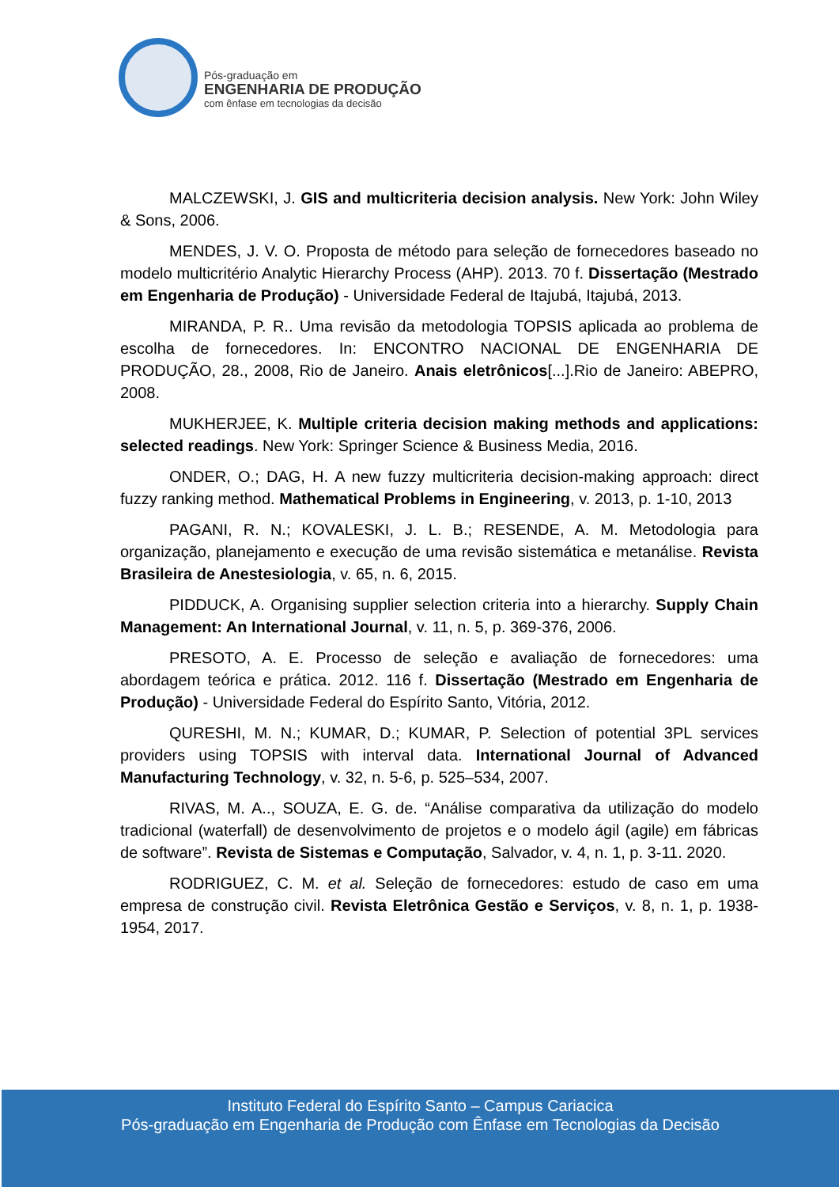Pós-graduação em
ENGENHARIA DE PRODUÇÃO
com ênfase em tecnologias da decisão
MALCZEWSKI, J. GIS and multicriteria decision analysis. New York: John Wiley & Sons, 2006.
MENDES, J. V. O. Proposta de método para seleção de fornecedores baseado no modelo multicritério Analytic Hierarchy Process (AHP). 2013. 70 f. Dissertação (Mestrado em Engenharia de Produção) - Universidade Federal de Itajubá, Itajubá, 2013.
MIRANDA, P. R.. Uma revisão da metodologia TOPSIS aplicada ao problema de escolha de fornecedores. In: ENCONTRO NACIONAL DE ENGENHARIA DE PRODUÇÃO, 28., 2008, Rio de Janeiro. Anais eletrônicos[...].Rio de Janeiro: ABEPRO, 2008.
MUKHERJEE, K. Multiple criteria decision making methods and applications: selected readings. New York: Springer Science & Business Media, 2016.
ONDER, O.; DAG, H. A new fuzzy multicriteria decision-making approach: direct fuzzy ranking method. Mathematical Problems in Engineering, v. 2013, p. 1-10, 2013
PAGANI, R. N.; KOVALESKI, J. L. B.; RESENDE, A. M. Metodologia para organização, planejamento e execução de uma revisão sistemática e metanálise. Revista Brasileira de Anestesiologia, v. 65, n. 6, 2015.
PIDDUCK, A. Organising supplier selection criteria into a hierarchy. Supply Chain Management: An International Journal, v. 11, n. 5, p. 369-376, 2006.
PRESOTO, A. E. Processo de seleção e avaliação de fornecedores: uma abordagem teórica e prática. 2012. 116 f. Dissertação (Mestrado em Engenharia de Produção) - Universidade Federal do Espírito Santo, Vitória, 2012.
QURESHI, M. N.; KUMAR, D.; KUMAR, P. Selection of potential 3PL services providers using TOPSIS with interval data. International Journal of Advanced Manufacturing Technology, v. 32, n. 5-6, p. 525–534, 2007.
RIVAS, M. A.., SOUZA, E. G. de. “Análise comparativa da utilização do modelo tradicional (waterfall) de desenvolvimento de projetos e o modelo ágil (agile) em fábricas de software”. Revista de Sistemas e Computação, Salvador, v. 4, n. 1, p. 3-11. 2020.
RODRIGUEZ, C. M. et al. Seleção de fornecedores: estudo de caso em uma empresa de construção civil. Revista Eletrônica Gestão e Serviços, v. 8, n. 1, p. 1938-1954, 2017.
Instituto Federal do Espírito Santo – Campus Cariacica
Pós-graduação em Engenharia de Produção com Ênfase em Tecnologias da Decisão